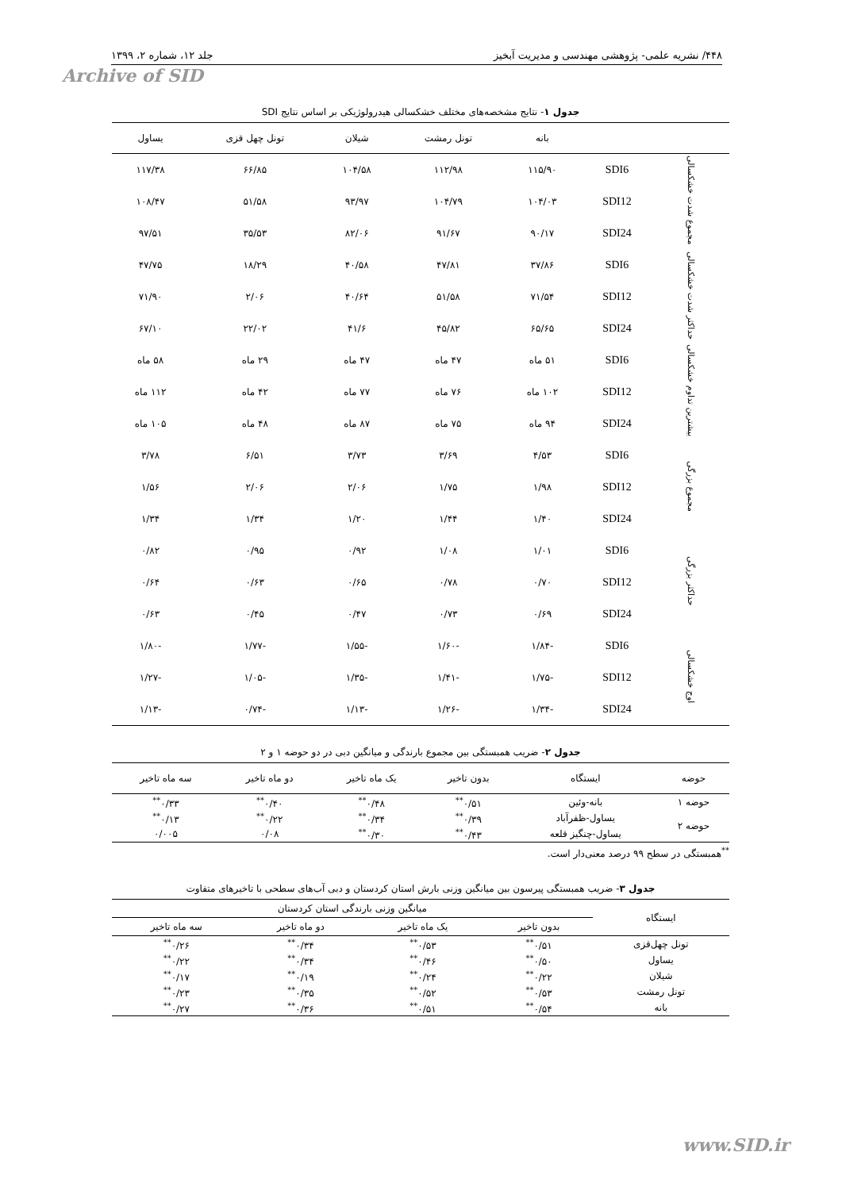۴۴۸/ نشریه علمی- پژوهشی مهندسی و مدیریت آبخیز جلد ۱۲، شماره ۲، ۱۳۹۹
Archive of SID
جدول ۱- نتایج مشخصه‌های مختلف خشکسالی هیدرولوژیکی بر اساس نتایج SDI
| | | بانه | تونل رمشت | شیلان | تونل چهل قزی | یساول |
| --- | --- | --- | --- | --- | --- | --- |
| مجموع شدت خشکسالی | SDI6 | ۱۱۵/۹۰ | ۱۱۲/۹۸ | ۱۰۴/۵۸ | ۶۶/۸۵ | ۱۱۷/۳۸ |
| | SDI12 | ۱۰۴/۰۳ | ۱۰۴/۷۹ | ۹۳/۹۷ | ۵۱/۵۸ | ۱۰۸/۴۷ |
| | SDI24 | ۹۰/۱۷ | ۹۱/۶۷ | ۸۲/۰۶ | ۳۵/۵۳ | ۹۷/۵۱ |
| حداکثر شدت خشکسالی | SDI6 | ۳۷/۸۶ | ۴۷/۸۱ | ۴۰/۵۸ | ۱۸/۲۹ | ۴۷/۷۵ |
| | SDI12 | ۷۱/۵۴ | ۵۱/۵۸ | ۴۰/۶۴ | ۲/۰۶ | ۷۱/۹۰ |
| | SDI24 | ۶۵/۶۵ | ۴۵/۸۲ | ۴۱/۶ | ۲۲/۰۲ | ۶۷/۱۰ |
| بیشترین تداوم خشکسالی | SDI6 | ۵۱ ماه | ۴۷ ماه | ۴۷ ماه | ۲۹ ماه | ۵۸ ماه |
| | SDI12 | ۱۰۲ ماه | ۷۶ ماه | ۷۷ ماه | ۴۲ ماه | ۱۱۲ ماه |
| | SDI24 | ۹۴ ماه | ۷۵ ماه | ۸۷ ماه | ۴۸ ماه | ۱۰۵ ماه |
| مجموع بزرگی | SDI6 | ۴/۵۳ | ۳/۶۹ | ۳/۷۳ | ۶/۵۱ | ۳/۷۸ |
| | SDI12 | ۱/۹۸ | ۱/۷۵ | ۲/۰۶ | ۲/۰۶ | ۱/۵۶ |
| | SDI24 | ۱/۴۰ | ۱/۴۴ | ۱/۲۰ | ۱/۳۴ | ۱/۳۴ |
| حداکثر بزرگی | SDI6 | ۱/۰۱ | ۱/۰۸ | ۰/۹۲ | ۰/۹۵ | ۰/۸۲ |
| | SDI12 | ۰/۷۰ | ۰/۷۸ | ۰/۶۵ | ۰/۶۳ | ۰/۶۴ |
| | SDI24 | ۰/۶۹ | ۰/۷۳ | ۰/۴۷ | ۰/۴۵ | ۰/۶۳ |
| اوج خشکسالی | SDI6 | -۱/۸۴ | -۱/۶۰ | -۱/۵۵ | -۱/۷۷ | -۱/۸۰ |
| | SDI12 | -۱/۷۵ | -۱/۴۱ | -۱/۳۵ | -۱/۰۵ | -۱/۲۷ |
| | SDI24 | -۱/۳۴ | -۱/۲۶ | -۱/۱۳ | -۰/۷۴ | -۱/۱۳ |
جدول ۲- ضریب همبستگی بین مجموع بارندگی و میانگین دبی در دو حوضه ۱ و ۲
| حوضه | ایستگاه | بدون تاخیر | یک ماه تاخیر | دو ماه تاخیر | سه ماه تاخیر |
| --- | --- | --- | --- | --- | --- |
| حوضه ۱ | بانه-وئین | ۰/۵۱<sup>**</sup> | ۰/۴۸<sup>**</sup> | ۰/۴۰<sup>**</sup> | ۰/۳۳<sup>**</sup> |
| حوضه ۲ | یساول-ظفرآباد | ۰/۳۹<sup>**</sup> | ۰/۳۴<sup>**</sup> | ۰/۲۲<sup>**</sup> | ۰/۱۳<sup>**</sup> |
| | یساول-چنگیز قلعه | ۰/۴۳<sup>**</sup> | ۰/۳۰<sup>**</sup> | ۰/۰۸ | ۰/۰۰۵ |
<sup>**</sup> همبستگی در سطح ۹۹ درصد معنی‌دار است.
جدول ۳- ضریب همبستگی پیرسون بین میانگین وزنی بارش استان کردستان و دبی آب‌های سطحی با تاخیرهای متفاوت
| ایستگاه | میانگین وزنی بارندگی استان کردستان | | | |
| --- | --- | --- | --- | --- |
| | بدون تاخیر | یک ماه تاخیر | دو ماه تاخیر | سه ماه تاخیر |
| تونل چهل‌قزی | ۰/۵۱<sup>**</sup> | ۰/۵۳<sup>**</sup> | ۰/۳۴<sup>**</sup> | ۰/۲۶<sup>**</sup> |
| یساول | ۰/۵۰<sup>**</sup> | ۰/۴۶<sup>**</sup> | ۰/۳۴<sup>**</sup> | ۰/۲۲<sup>**</sup> |
| شیلان | ۰/۲۲<sup>**</sup> | ۰/۲۴<sup>**</sup> | ۰/۱۹<sup>**</sup> | ۰/۱۷<sup>**</sup> |
| تونل رمشت | ۰/۵۳<sup>**</sup> | ۰/۵۲<sup>**</sup> | ۰/۳۵<sup>**</sup> | ۰/۲۳<sup>**</sup> |
| بانه | ۰/۵۴<sup>**</sup> | ۰/۵۱<sup>**</sup> | ۰/۳۶<sup>**</sup> | ۰/۲۷<sup>**</sup> |
www.SID.ir